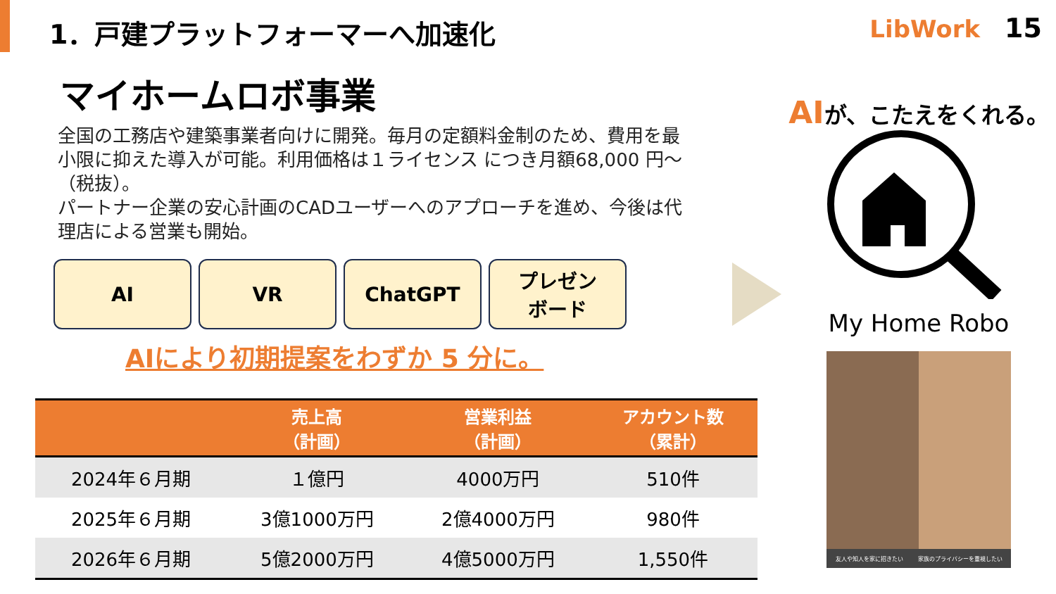1．戸建プラットフォーマーへ加速化 LibWork 15
マイホームロボ事業
全国の工務店や建築事業者向けに開発。毎月の定額料金制のため、費用を最小限に抑えた導入が可能。利用価格は１ライセンス につき月額68,000 円～（税抜）。
パートナー企業の安心計画のCADユーザーへのアプローチを進め、今後は代理店による営業も開始。
AI VR ChatGPT
プレゼン
ボード
AIにより初期提案をわずか 5 分に。
| | 売上高 （計画） | 営業利益 （計画） | アカウント数 （累計） |
| --- | --- | --- | --- |
| 2024年６月期 | １億円 | 4000万円 | 510件 |
| 2025年６月期 | 3億1000万円 | 2億4000万円 | 980件 |
| 2026年６月期 | 5億2000万円 | 4億5000万円 | 1,550件 |
AIが、こたえをくれる。
My Home Robo
友人や知人を家に招きたい 家族のプライバシーを重視したい